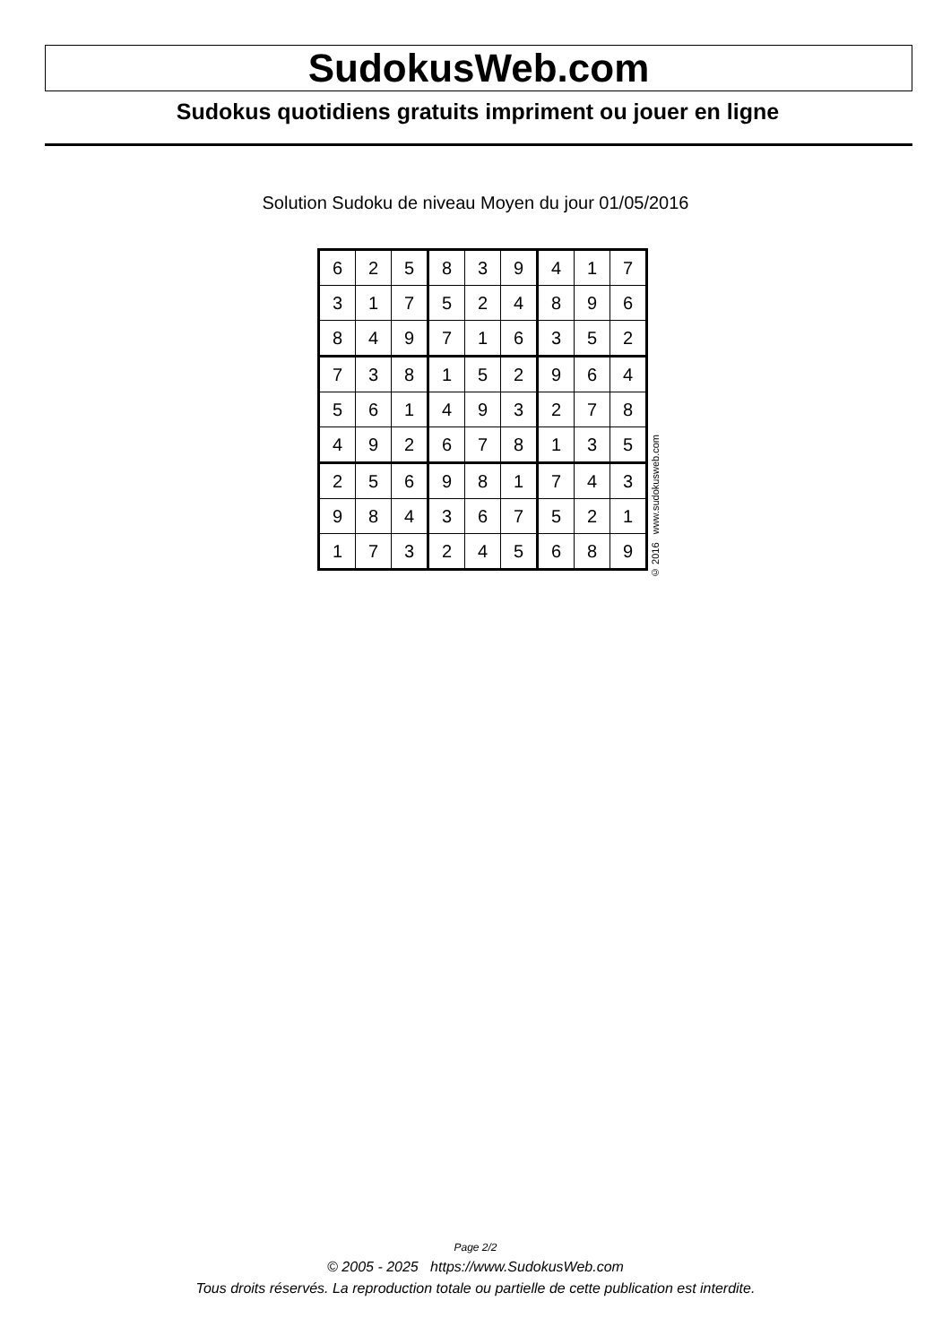SudokusWeb.com
Sudokus quotidiens gratuits impriment ou jouer en ligne
Solution Sudoku de niveau Moyen du jour 01/05/2016
| 6 | 2 | 5 | 8 | 3 | 9 | 4 | 1 | 7 |
| 3 | 1 | 7 | 5 | 2 | 4 | 8 | 9 | 6 |
| 8 | 4 | 9 | 7 | 1 | 6 | 3 | 5 | 2 |
| 7 | 3 | 8 | 1 | 5 | 2 | 9 | 6 | 4 |
| 5 | 6 | 1 | 4 | 9 | 3 | 2 | 7 | 8 |
| 4 | 9 | 2 | 6 | 7 | 8 | 1 | 3 | 5 |
| 2 | 5 | 6 | 9 | 8 | 1 | 7 | 4 | 3 |
| 9 | 8 | 4 | 3 | 6 | 7 | 5 | 2 | 1 |
| 1 | 7 | 3 | 2 | 4 | 5 | 6 | 8 | 9 |
© 2016 www.sudokusweb.com
Page 2/2
© 2005 - 2025 https://www.SudokusWeb.com
Tous droits réservés. La reproduction totale ou partielle de cette publication est interdite.